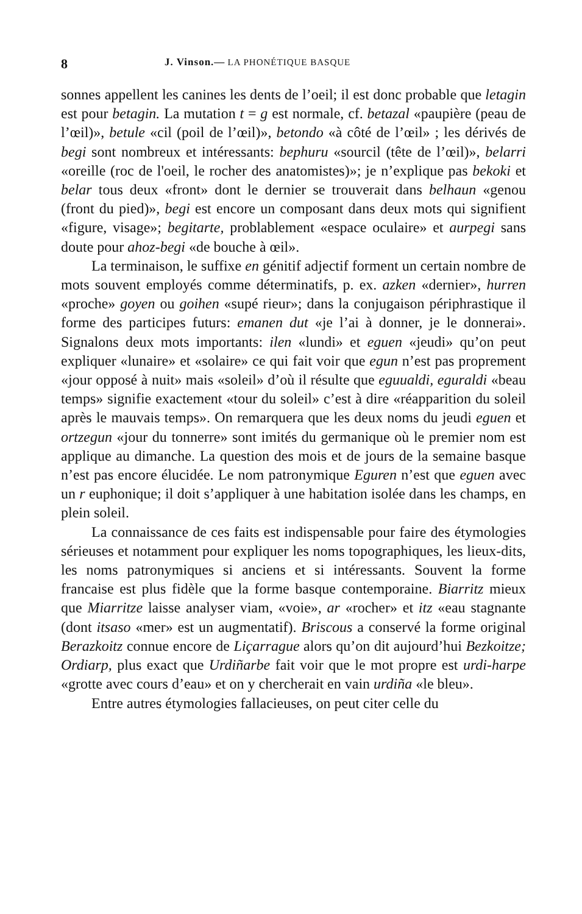8 J. Vinson.— LA PHONÉTIQUE BASQUE
sonnes appellent les canines les dents de l’oeil; il est donc probable que letagin est pour betagin. La mutation t = g est normale, cf. betazal «paupière (peau de l’œil)», betule «cil (poil de l’œil)», betondo «à côté de l’œil» ; les dérivés de begi sont nombreux et intéressants: bephuru «sourcil (tête de l’œil)», belarri «oreille (roc de l'oeil, le rocher des anatomistes)»; je n’explique pas bekoki et belar tous deux «front» dont le dernier se trouverait dans belhaun «genou (front du pied)», begi est encore un composant dans deux mots qui signifient «figure, visage»; begitarte, problablement «espace oculaire» et aurpegi sans doute pour ahoz-begi «de bouche à œil».
La terminaison, le suffixe en génitif adjectif forment un certain nombre de mots souvent employés comme déterminatifs, p. ex. azken «dernier», hurren «proche» goyen ou goihen «supé rieur»; dans la conjugaison périphrastique il forme des participes futurs: emanen dut «je l’ai à donner, je le donnerai». Signalons deux mots importants: ilen «lundi» et eguen «jeudi» qu’on peut expliquer «lunaire» et «solaire» ce qui fait voir que egun n’est pas proprement «jour opposé à nuit» mais «soleil» d’où il résulte que eguualdi, eguraldi «beau temps» signifie exactement «tour du soleil» c’est à dire «réapparition du soleil après le mauvais temps». On remarquera que les deux noms du jeudi eguen et ortzegun «jour du tonnerre» sont imités du germanique où le premier nom est applique au dimanche. La question des mois et de jours de la semaine basque n’est pas encore élucidée. Le nom patronymique Eguren n’est que eguen avec un r euphonique; il doit s’appliquer à une habitation isolée dans les champs, en plein soleil.
La connaissance de ces faits est indispensable pour faire des étymologies sérieuses et notamment pour expliquer les noms topographiques, les lieux-dits, les noms patronymiques si anciens et si intéressants. Souvent la forme francaise est plus fidèle que la forme basque contemporaine. Biarritz mieux que Miarritze laisse analyser viam, «voie», ar «rocher» et itz «eau stagnante (dont itsaso «mer» est un augmentatif). Briscous a conservé la forme original Berazkoitz connue encore de Liçarrague alors qu’on dit aujourd’hui Bezkoitze; Ordiarp, plus exact que Urdiñarbe fait voir que le mot propre est urdi-harpe «grotte avec cours d’eau» et on y chercherait en vain urdiña «le bleu».
Entre autres étymologies fallacieuses, on peut citer celle du